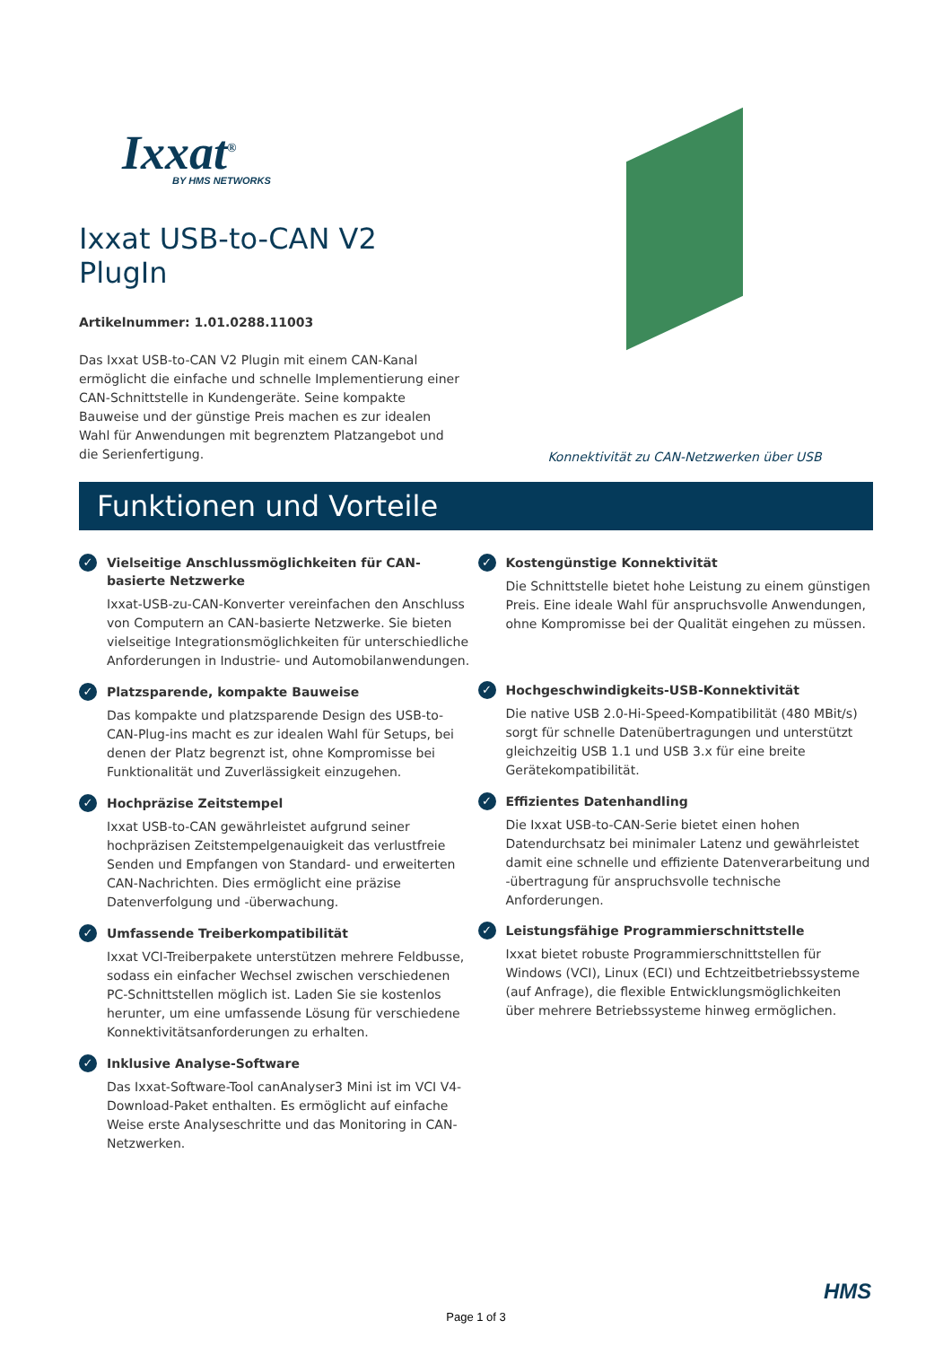Ixxat<sup>®</sup>
BY HMS NETWORKS
Ixxat USB-to-CAN V2 PlugIn
Artikelnummer: 1.01.0288.11003
Das Ixxat USB-to-CAN V2 Plugin mit einem CAN-Kanal ermöglicht die einfache und schnelle Implementierung einer CAN-Schnittstelle in Kundengeräte. Seine kompakte Bauweise und der günstige Preis machen es zur idealen Wahl für Anwendungen mit begrenztem Platzangebot und die Serienfertigung.
Konnektivität zu CAN-Netzwerken über USB
Funktionen und Vorteile
✓
Vielseitige Anschlussmöglichkeiten für CAN-basierte Netzwerke
Ixxat-USB-zu-CAN-Konverter vereinfachen den Anschluss von Computern an CAN-basierte Netzwerke. Sie bieten vielseitige Integrationsmöglichkeiten für unterschiedliche Anforderungen in Industrie- und Automobilanwendungen.
✓
Platzsparende, kompakte Bauweise
Das kompakte und platzsparende Design des USB-to-CAN-Plug-ins macht es zur idealen Wahl für Setups, bei denen der Platz begrenzt ist, ohne Kompromisse bei Funktionalität und Zuverlässigkeit einzugehen.
✓
Hochpräzise Zeitstempel
Ixxat USB-to-CAN gewährleistet aufgrund seiner hochpräzisen Zeitstempelgenauigkeit das verlustfreie Senden und Empfangen von Standard- und erweiterten CAN-Nachrichten. Dies ermöglicht eine präzise Datenverfolgung und -überwachung.
✓
Umfassende Treiberkompatibilität
Ixxat VCI-Treiberpakete unterstützen mehrere Feldbusse, sodass ein einfacher Wechsel zwischen verschiedenen PC-Schnittstellen möglich ist. Laden Sie sie kostenlos herunter, um eine umfassende Lösung für verschiedene Konnektivitätsanforderungen zu erhalten.
✓
Inklusive Analyse-Software
Das Ixxat-Software-Tool canAnalyser3 Mini ist im VCI V4-Download-Paket enthalten. Es ermöglicht auf einfache Weise erste Analyseschritte und das Monitoring in CAN-Netzwerken.
✓
Kostengünstige Konnektivität
Die Schnittstelle bietet hohe Leistung zu einem günstigen Preis. Eine ideale Wahl für anspruchsvolle Anwendungen, ohne Kompromisse bei der Qualität eingehen zu müssen.
✓
Hochgeschwindigkeits-USB-Konnektivität
Die native USB 2.0-Hi-Speed-Kompatibilität (480 MBit/s) sorgt für schnelle Datenübertragungen und unterstützt gleichzeitig USB 1.1 und USB 3.x für eine breite Gerätekompatibilität.
✓
Effizientes Datenhandling
Die Ixxat USB-to-CAN-Serie bietet einen hohen Datendurchsatz bei minimaler Latenz und gewährleistet damit eine schnelle und effiziente Datenverarbeitung und -übertragung für anspruchsvolle technische Anforderungen.
✓
Leistungsfähige Programmierschnittstelle
Ixxat bietet robuste Programmierschnittstellen für Windows (VCI), Linux (ECI) und Echtzeitbetriebssysteme (auf Anfrage), die flexible Entwicklungsmöglichkeiten über mehrere Betriebssysteme hinweg ermöglichen.
HMS
Page 1 of 3